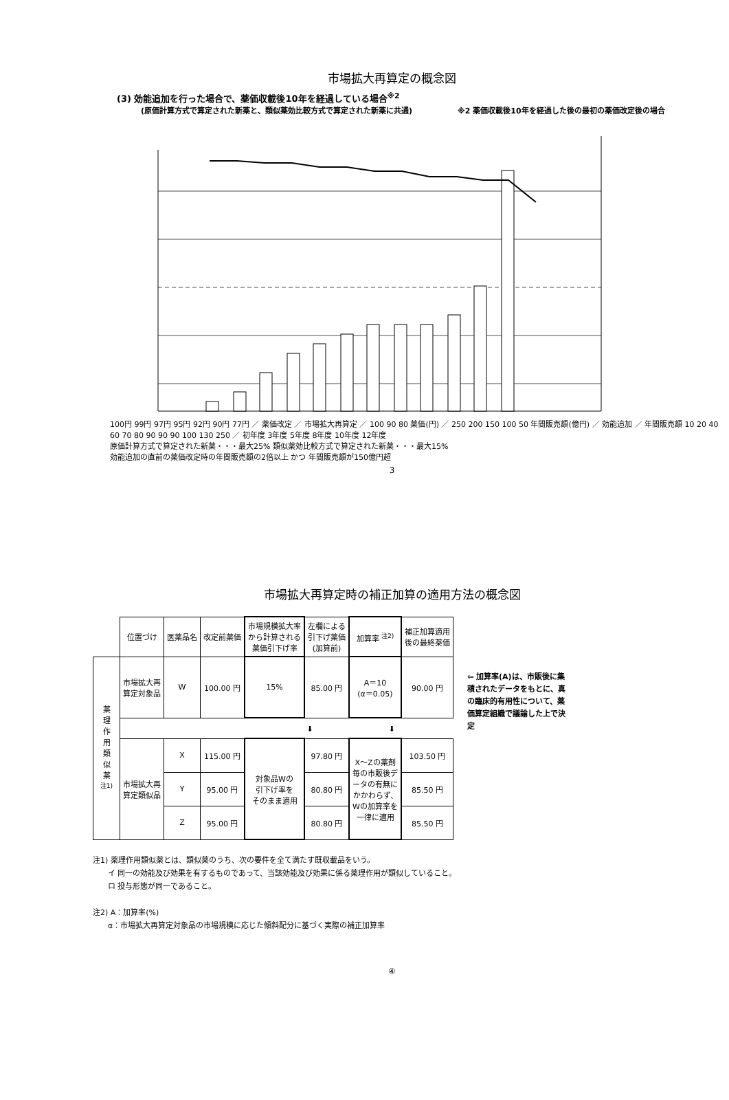市場拡大再算定の概念図
(3) 効能追加を行った場合で、薬価収載後10年を経過している場合<sup>※2</sup>
(原価計算方式で算定された新薬と、類似薬効比較方式で算定された新薬に共通)　　　　　　※2 薬価収載後10年を経過した後の最初の薬価改定後の場合
100円 99円 97円 95円 92円 90円 77円 ／ 薬価改定 ／ 市場拡大再算定 ／ 100 90 80 薬価(円) ／ 250 200 150 100 50 年間販売額(億円) ／ 効能追加 ／ 年間販売額 10 20 40 60 70 80 90 90 90 100 130 250 ／ 初年度 3年度 5年度 8年度 10年度 12年度
原価計算方式で算定された新薬・・・最大25% 類似薬効比較方式で算定された新薬・・・最大15%
効能追加の直前の薬価改定時の年間販売額の2倍以上 かつ 年間販売額が150億円超
3
市場拡大再算定時の補正加算の適用方法の概念図
| | 位置づけ | 医薬品名 | 改定前薬価 | 市場規模拡大率 から計算される 薬価引下げ率 | 左欄による 引下げ薬価 (加算前) | 加算率 <sup>注2)</sup> | 補正加算適用 後の最終薬価 |
| --- | --- | --- | --- | --- | --- | --- | --- |
| 薬 理 作 用 類 似 薬 <sup>注1)</sup> | 市場拡大再 算定対象品 | W | 100.00 円 | 15% | 85.00 円 | A＝10 (α＝0.05) | 90.00 円 |
| | ⬇ ⬇ | | | | | | |
| | 市場拡大再 算定類似品 | X | 115.00 円 | 対象品Wの 引下げ率を そのまま適用 | 97.80 円 | X～Zの薬剤 毎の市販後デ ータの有無に かかわらず、 Wの加算率を 一律に適用 | 103.50 円 |
| | | Y | 95.00 円 | | 80.80 円 | | 85.50 円 |
| | | Z | 95.00 円 | | 80.80 円 | | 85.50 円 |
⇦ 加算率(A)は、市販後に集積されたデータをもとに、真の臨床的有用性について、薬価算定組織で議論した上で決定
注1) 薬理作用類似薬とは、類似薬のうち、次の要件を全て満たす既収載品をいう。
　　イ 同一の効能及び効果を有するものであって、当該効能及び効果に係る薬理作用が類似していること。
　　ロ 投与形態が同一であること。
注2) A：加算率(%)
　　α：市場拡大再算定対象品の市場規模に応じた傾斜配分に基づく実際の補正加算率
④